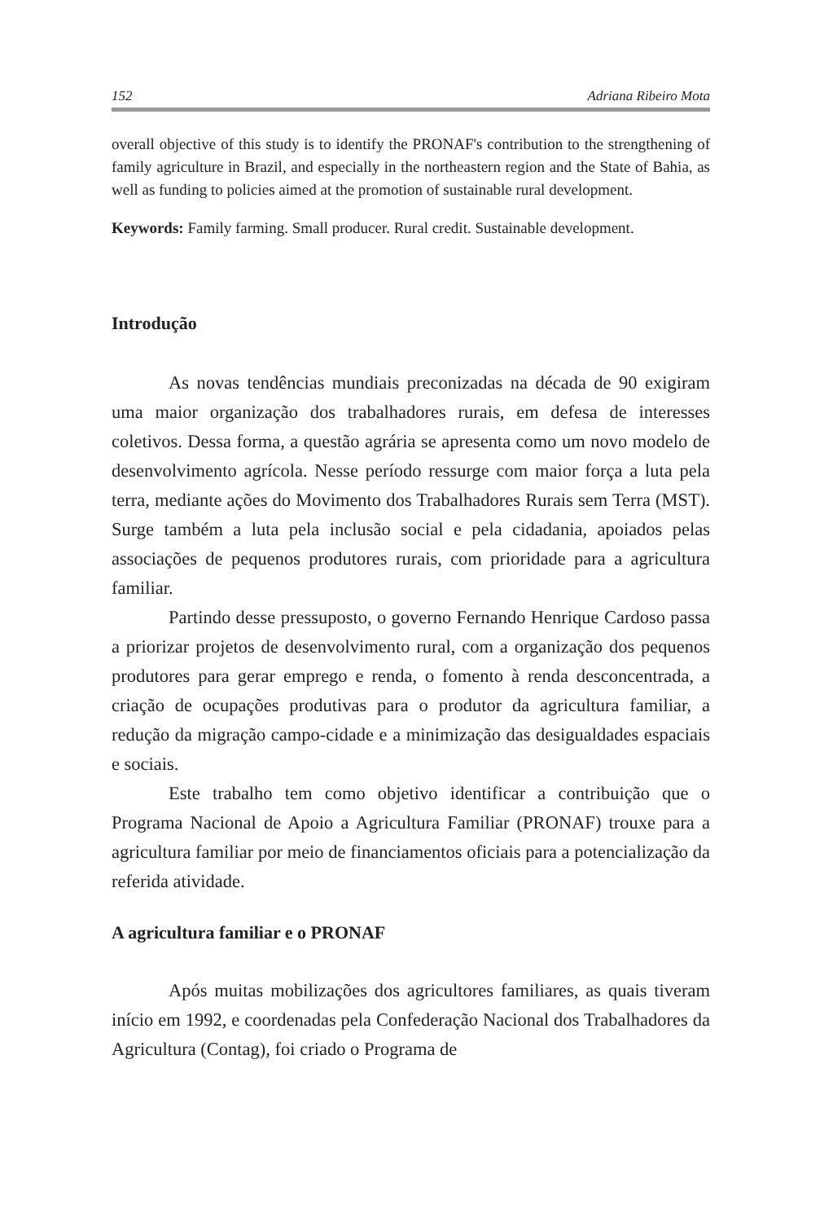152 Adriana Ribeiro Mota
overall objective of this study is to identify the PRONAF's contribution to the strengthening of family agriculture in Brazil, and especially in the northeastern region and the State of Bahia, as well as funding to policies aimed at the promotion of sustainable rural development.
Keywords: Family farming. Small producer. Rural credit. Sustainable development.
Introdução
As novas tendências mundiais preconizadas na década de 90 exigiram uma maior organização dos trabalhadores rurais, em defesa de interesses coletivos. Dessa forma, a questão agrária se apresenta como um novo modelo de desenvolvimento agrícola. Nesse período ressurge com maior força a luta pela terra, mediante ações do Movimento dos Trabalhadores Rurais sem Terra (MST). Surge também a luta pela inclusão social e pela cidadania, apoiados pelas associações de pequenos produtores rurais, com prioridade para a agricultura familiar.
Partindo desse pressuposto, o governo Fernando Henrique Cardoso passa a priorizar projetos de desenvolvimento rural, com a organização dos pequenos produtores para gerar emprego e renda, o fomento à renda desconcentrada, a criação de ocupações produtivas para o produtor da agricultura familiar, a redução da migração campo-cidade e a minimização das desigualdades espaciais e sociais.
Este trabalho tem como objetivo identificar a contribuição que o Programa Nacional de Apoio a Agricultura Familiar (PRONAF) trouxe para a agricultura familiar por meio de financiamentos oficiais para a potencialização da referida atividade.
A agricultura familiar e o PRONAF
Após muitas mobilizações dos agricultores familiares, as quais tiveram início em 1992, e coordenadas pela Confederação Nacional dos Trabalhadores da Agricultura (Contag), foi criado o Programa de